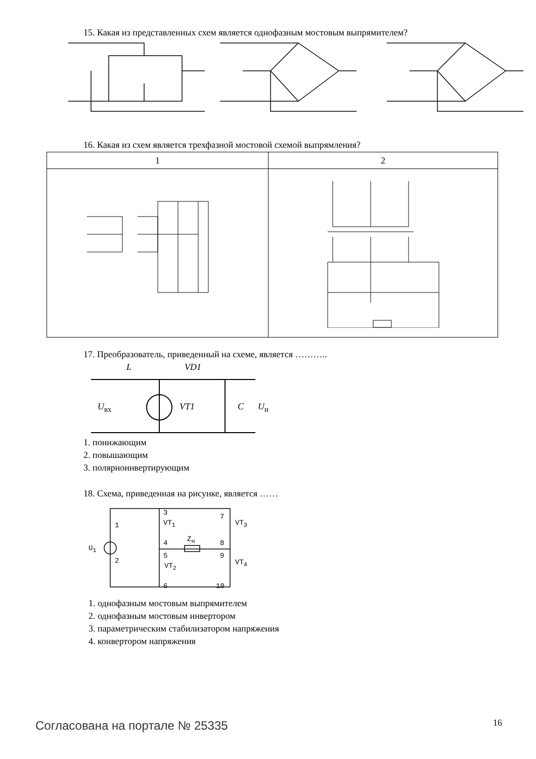15. Какая из представленных схем является однофазным мостовым выпрямителем?
16. Какая из схем является трехфазной мостовой схемой выпрямления?
| 1 | 2 |
| --- | --- |
17. Преобразователь, приведенный на схеме, является ………..
L VD1
U<sub>вх</sub> VT1 C U<sub>н</sub>
1. понижающим
2. повышающим
3. полярноинвертирующим
18. Схема, приведенная на рисунке, является ……
U<sub>1</sub>
1
2
3
4
5
6
7
8
9
10
VT<sub>1</sub>
VT<sub>2</sub>
VT<sub>3</sub>
VT<sub>4</sub>
Z<sub>н</sub>
1. однофазным мостовым выпрямителем
2. однофазным мостовым инвертором
3. параметрическим стабилизатором напряжения
4. конвертором напряжения
Согласована на портале № 25335 16